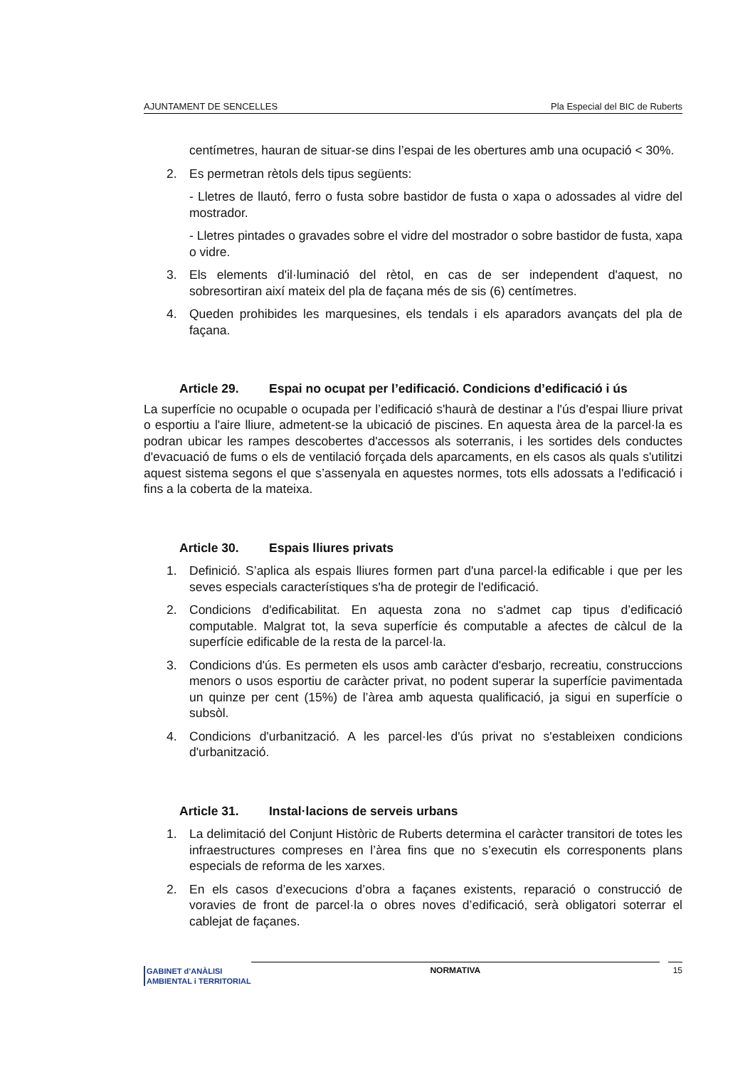AJUNTAMENT DE SENCELLES Pla Especial del BIC de Ruberts
centímetres, hauran de situar-se dins l’espai de les obertures amb una ocupació < 30%.
2. Es permetran rètols dels tipus següents:
- Lletres de llautó, ferro o fusta sobre bastidor de fusta o xapa o adossades al vidre del mostrador.
- Lletres pintades o gravades sobre el vidre del mostrador o sobre bastidor de fusta, xapa o vidre.
3. Els elements d'il·luminació del rètol, en cas de ser independent d'aquest, no sobresortiran així mateix del pla de façana més de sis (6) centímetres.
4. Queden prohibides les marquesines, els tendals i els aparadors avançats del pla de façana.
Article 29. Espai no ocupat per l’edificació. Condicions d’edificació i ús
La superfície no ocupable o ocupada per l’edificació s'haurà de destinar a l'ús d'espai lliure privat o esportiu a l'aire lliure, admetent-se la ubicació de piscines. En aquesta àrea de la parcel·la es podran ubicar les rampes descobertes d'accessos als soterranis, i les sortides dels conductes d'evacuació de fums o els de ventilació forçada dels aparcaments, en els casos als quals s'utilitzi aquest sistema segons el que s’assenyala en aquestes normes, tots ells adossats a l'edificació i fins a la coberta de la mateixa.
Article 30. Espais lliures privats
1. Definició. S’aplica als espais lliures formen part d'una parcel·la edificable i que per les seves especials característiques s'ha de protegir de l'edificació.
2. Condicions d'edificabilitat. En aquesta zona no s'admet cap tipus d’edificació computable. Malgrat tot, la seva superfície és computable a afectes de càlcul de la superfície edificable de la resta de la parcel·la.
3. Condicions d'ús. Es permeten els usos amb caràcter d'esbarjo, recreatiu, construccions menors o usos esportiu de caràcter privat, no podent superar la superfície pavimentada un quinze per cent (15%) de l’àrea amb aquesta qualificació, ja sigui en superfície o subsòl.
4. Condicions d'urbanització. A les parcel·les d'ús privat no s'estableixen condicions d'urbanització.
Article 31. Instal·lacions de serveis urbans
1. La delimitació del Conjunt Històric de Ruberts determina el caràcter transitori de totes les infraestructures compreses en l’àrea fins que no s’executin els corresponents plans especials de reforma de les xarxes.
2. En els casos d’execucions d’obra a façanes existents, reparació o construcció de voravies de front de parcel·la o obres noves d’edificació, serà obligatori soterrar el cablejat de façanes.
GABINET d’ANÀLISI
AMBIENTAL i TERRITORIAL
NORMATIVA
15